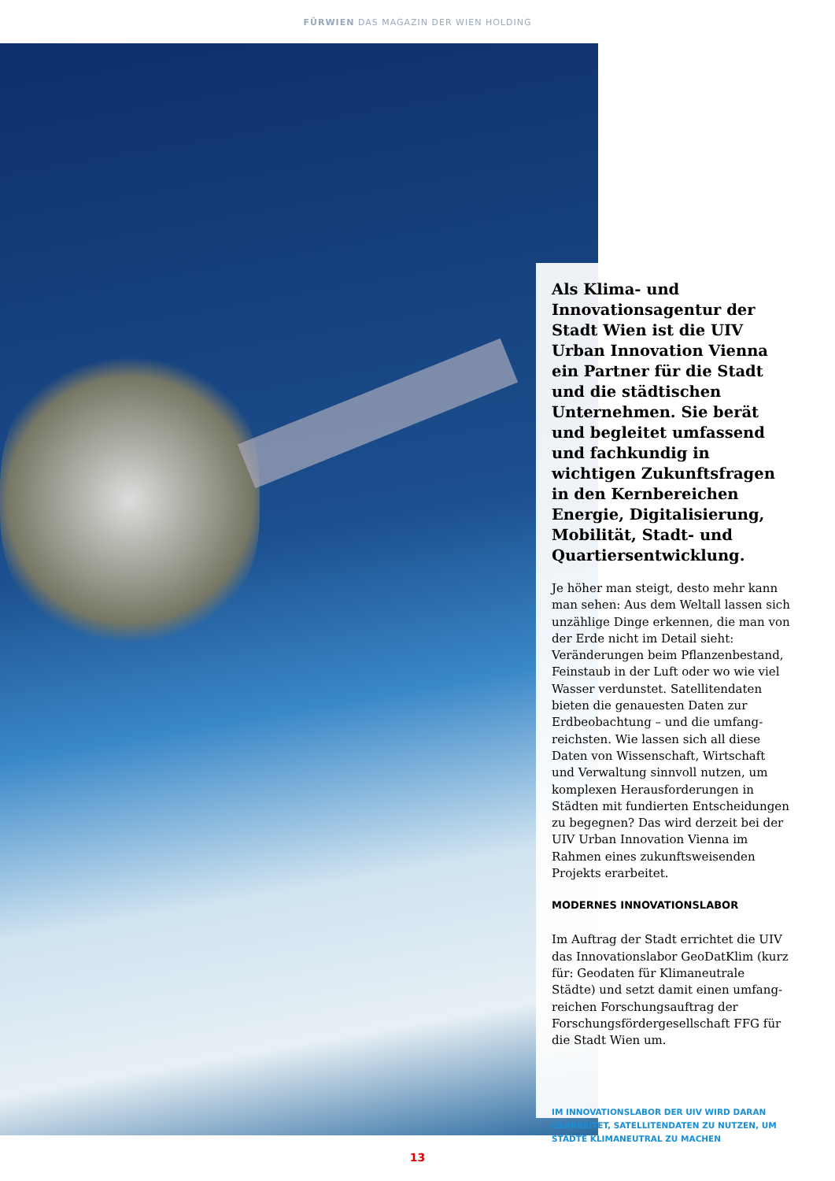FÜRWIEN DAS MAGAZIN DER WIEN HOLDING
Als Klima- und Innovations­agentur der Stadt Wien ist die UIV Urban Innovation Vienna ein Partner für die Stadt und die städtischen Unternehmen. Sie berät und begleitet umfassend und fachkundig in wichtigen Zukunftsfragen in den Kernbereichen Energie, Digitalisierung, Mobilität, Stadt- und Quartiersentwicklung.
Je höher man steigt, desto mehr kann man sehen: Aus dem Weltall lassen sich unzählige Dinge erkennen, die man von der Erde nicht im Detail sieht: Veränderungen beim Pflanzenbestand, Feinstaub in der Luft oder wo wie viel Wasser verdunstet. Satellitendaten bieten die genauesten Daten zur Erdbeobachtung – und die umfang­reichsten. Wie lassen sich all diese Daten von Wissenschaft, Wirtschaft und Verwaltung sinnvoll nutzen, um komplexen Herausforderungen in Städten mit fundierten Entscheidungen zu begegnen? Das wird derzeit bei der UIV Urban Innovation Vienna im Rahmen eines zukunftsweisenden Projekts erarbeitet.
MODERNES INNOVATIONSLABOR
Im Auftrag der Stadt errichtet die UIV das Innovationslabor GeoDatKlim (kurz für: Geodaten für Klimaneutrale Städte) und setzt damit einen umfang­reichen Forschungsauftrag der Forschungsfördergesellschaft FFG für die Stadt Wien um.
IM INNOVATIONSLABOR DER UIV WIRD DARAN GEARBEITET, SATELLITENDATEN ZU NUTZEN, UM STÄDTE KLIMANEUTRAL ZU MACHEN
13